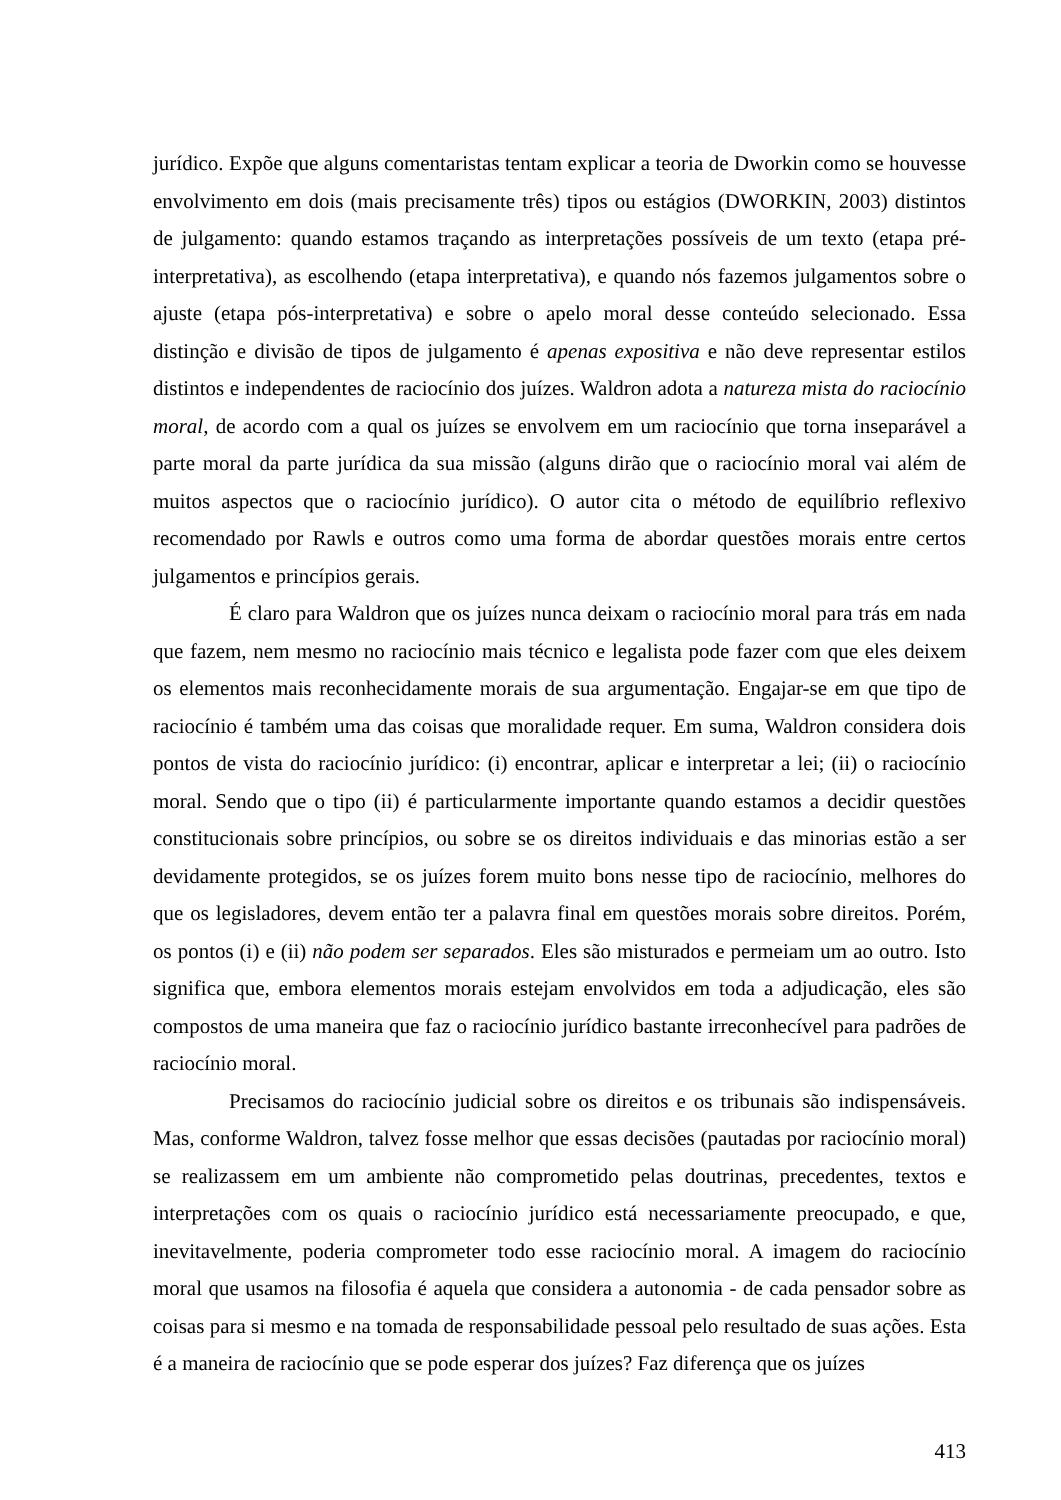jurídico. Expõe que alguns comentaristas tentam explicar a teoria de Dworkin como se houvesse envolvimento em dois (mais precisamente três) tipos ou estágios (DWORKIN, 2003) distintos de julgamento: quando estamos traçando as interpretações possíveis de um texto (etapa pré-interpretativa), as escolhendo (etapa interpretativa), e quando nós fazemos julgamentos sobre o ajuste (etapa pós-interpretativa) e sobre o apelo moral desse conteúdo selecionado. Essa distinção e divisão de tipos de julgamento é apenas expositiva e não deve representar estilos distintos e independentes de raciocínio dos juízes. Waldron adota a natureza mista do raciocínio moral, de acordo com a qual os juízes se envolvem em um raciocínio que torna inseparável a parte moral da parte jurídica da sua missão (alguns dirão que o raciocínio moral vai além de muitos aspectos que o raciocínio jurídico). O autor cita o método de equilíbrio reflexivo recomendado por Rawls e outros como uma forma de abordar questões morais entre certos julgamentos e princípios gerais.
É claro para Waldron que os juízes nunca deixam o raciocínio moral para trás em nada que fazem, nem mesmo no raciocínio mais técnico e legalista pode fazer com que eles deixem os elementos mais reconhecidamente morais de sua argumentação. Engajar-se em que tipo de raciocínio é também uma das coisas que moralidade requer. Em suma, Waldron considera dois pontos de vista do raciocínio jurídico: (i) encontrar, aplicar e interpretar a lei; (ii) o raciocínio moral. Sendo que o tipo (ii) é particularmente importante quando estamos a decidir questões constitucionais sobre princípios, ou sobre se os direitos individuais e das minorias estão a ser devidamente protegidos, se os juízes forem muito bons nesse tipo de raciocínio, melhores do que os legisladores, devem então ter a palavra final em questões morais sobre direitos. Porém, os pontos (i) e (ii) não podem ser separados. Eles são misturados e permeiam um ao outro. Isto significa que, embora elementos morais estejam envolvidos em toda a adjudicação, eles são compostos de uma maneira que faz o raciocínio jurídico bastante irreconhecível para padrões de raciocínio moral.
Precisamos do raciocínio judicial sobre os direitos e os tribunais são indispensáveis. Mas, conforme Waldron, talvez fosse melhor que essas decisões (pautadas por raciocínio moral) se realizassem em um ambiente não comprometido pelas doutrinas, precedentes, textos e interpretações com os quais o raciocínio jurídico está necessariamente preocupado, e que, inevitavelmente, poderia comprometer todo esse raciocínio moral. A imagem do raciocínio moral que usamos na filosofia é aquela que considera a autonomia - de cada pensador sobre as coisas para si mesmo e na tomada de responsabilidade pessoal pelo resultado de suas ações. Esta é a maneira de raciocínio que se pode esperar dos juízes? Faz diferença que os juízes
413